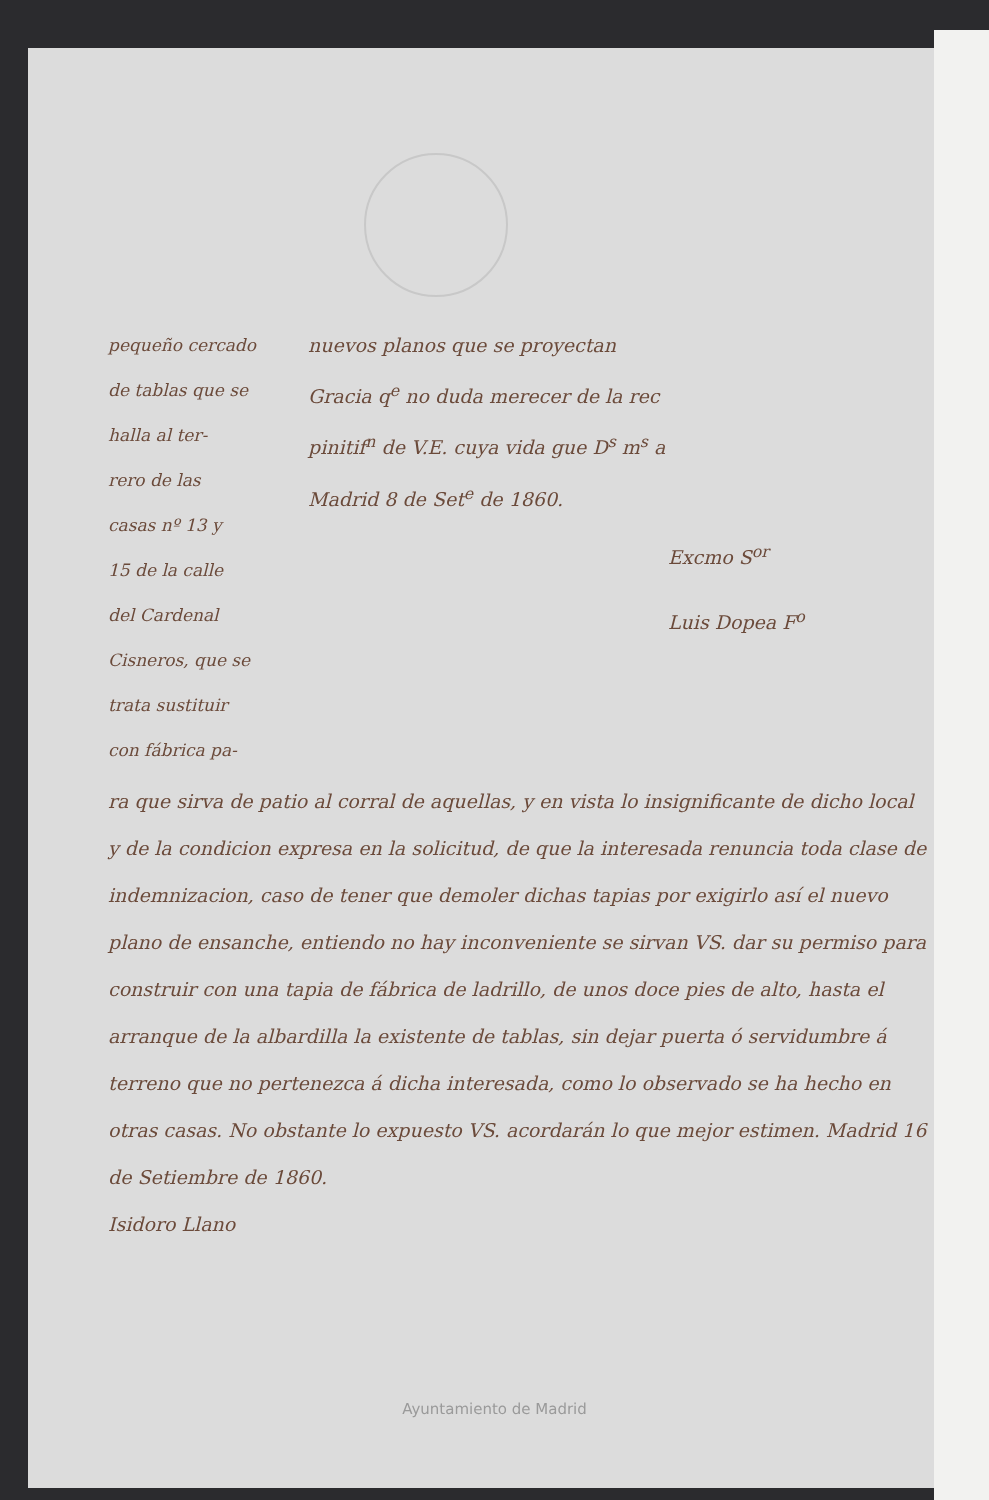pequeño cercado
de tablas que se
halla al ter-
rero de las
casas nº 13 y
15 de la calle
del Cardenal
Cisneros, que se
trata sustituir
con fábrica pa-
nuevos planos que se proyectan
Gracia q<sup>e</sup> no duda merecer de la rec
pinitif<sup>n</sup> de V.E. cuya vida gue D<sup>s</sup> m<sup>s</sup> a
Madrid 8 de Set<sup>e</sup> de 1860.
Excmo S<sup>or</sup>
Luis Dopea F<sup>o</sup>
ra que sirva de patio al corral de aquellas, y en vista lo insignificante de dicho local y de la condicion expresa en la solicitud, de que la interesada renuncia toda clase de indemnizacion, caso de tener que demoler dichas tapias por exigirlo así el nuevo plano de ensanche, entiendo no hay inconveniente se sirvan VS. dar su permiso para construir con una tapia de fábrica de ladrillo, de unos doce pies de alto, hasta el arranque de la albardilla la existente de tablas, sin dejar puerta ó servidumbre á terreno que no pertenezca á dicha interesada, como lo observado se ha hecho en otras casas. No obstante lo expuesto VS. acordarán lo que mejor estimen. Madrid 16 de Setiembre de 1860.
Isidoro Llano
Ayuntamiento de Madrid